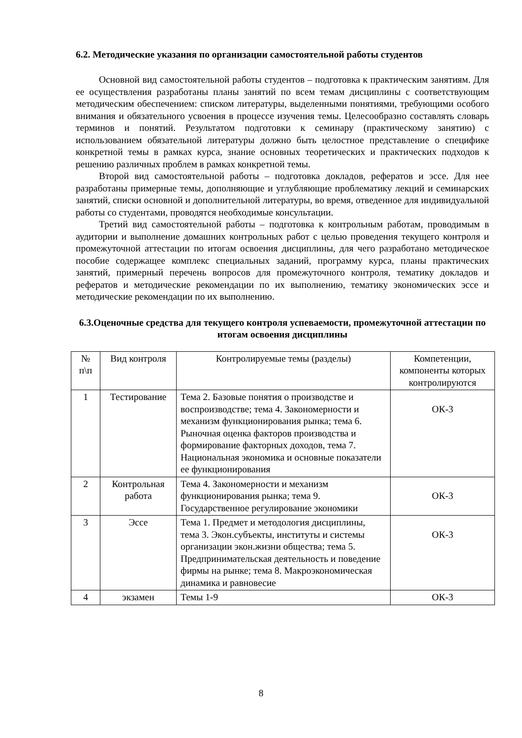6.2. Методические указания по организации самостоятельной работы студентов
Основной вид самостоятельной работы студентов – подготовка к практическим занятиям. Для ее осуществления разработаны планы занятий по всем темам дисциплины с соответствующим методическим обеспечением: списком литературы, выделенными понятиями, требующими особого внимания и обязательного усвоения в процессе изучения темы. Целесообразно составлять словарь терминов и понятий. Результатом подготовки к семинару (практическому занятию) с использованием обязательной литературы должно быть целостное представление о специфике конкретной темы в рамках курса, знание основных теоретических и практических подходов к решению различных проблем в рамках конкретной темы.
Второй вид самостоятельной работы – подготовка докладов, рефератов и эссе. Для нее разработаны примерные темы, дополняющие и углубляющие проблематику лекций и семинарских занятий, списки основной и дополнительной литературы, во время, отведенное для индивидуальной работы со студентами, проводятся необходимые консультации.
Третий вид самостоятельной работы – подготовка к контрольным работам, проводимым в аудитории и выполнение домашних контрольных работ с целью проведения текущего контроля и промежуточной аттестации по итогам освоения дисциплины, для чего разработано методическое пособие содержащее комплекс специальных заданий, программу курса, планы практических занятий, примерный перечень вопросов для промежуточного контроля, тематику докладов и рефератов и методические рекомендации по их выполнению, тематику экономических эссе и методические рекомендации по их выполнению.
6.3.Оценочные средства для текущего контроля успеваемости, промежуточной аттестации по итогам освоения дисциплины
| № п\п | Вид контроля | Контролируемые темы (разделы) | Компетенции, компоненты которых контролируются |
| --- | --- | --- | --- |
| 1 | Тестирование | Тема 2. Базовые понятия о производстве и воспроизводстве; тема 4. Закономерности и механизм функционирования рынка; тема 6. Рыночная оценка факторов производства и формирование факторных доходов, тема 7. Национальная экономика и основные показатели ее функционирования | ОК-3 |
| 2 | Контрольная работа | Тема 4. Закономерности и механизм функционирования рынка; тема 9. Государственное регулирование экономики | ОК-3 |
| 3 | Эссе | Тема 1. Предмет и методология дисциплины, тема 3. Экон.субъекты, институты и системы организации экон.жизни общества; тема 5. Предпринимательская деятельность и поведение фирмы на рынке; тема 8. Макроэкономическая динамика и равновесие | ОК-3 |
| 4 | экзамен | Темы 1-9 | ОК-3 |
8